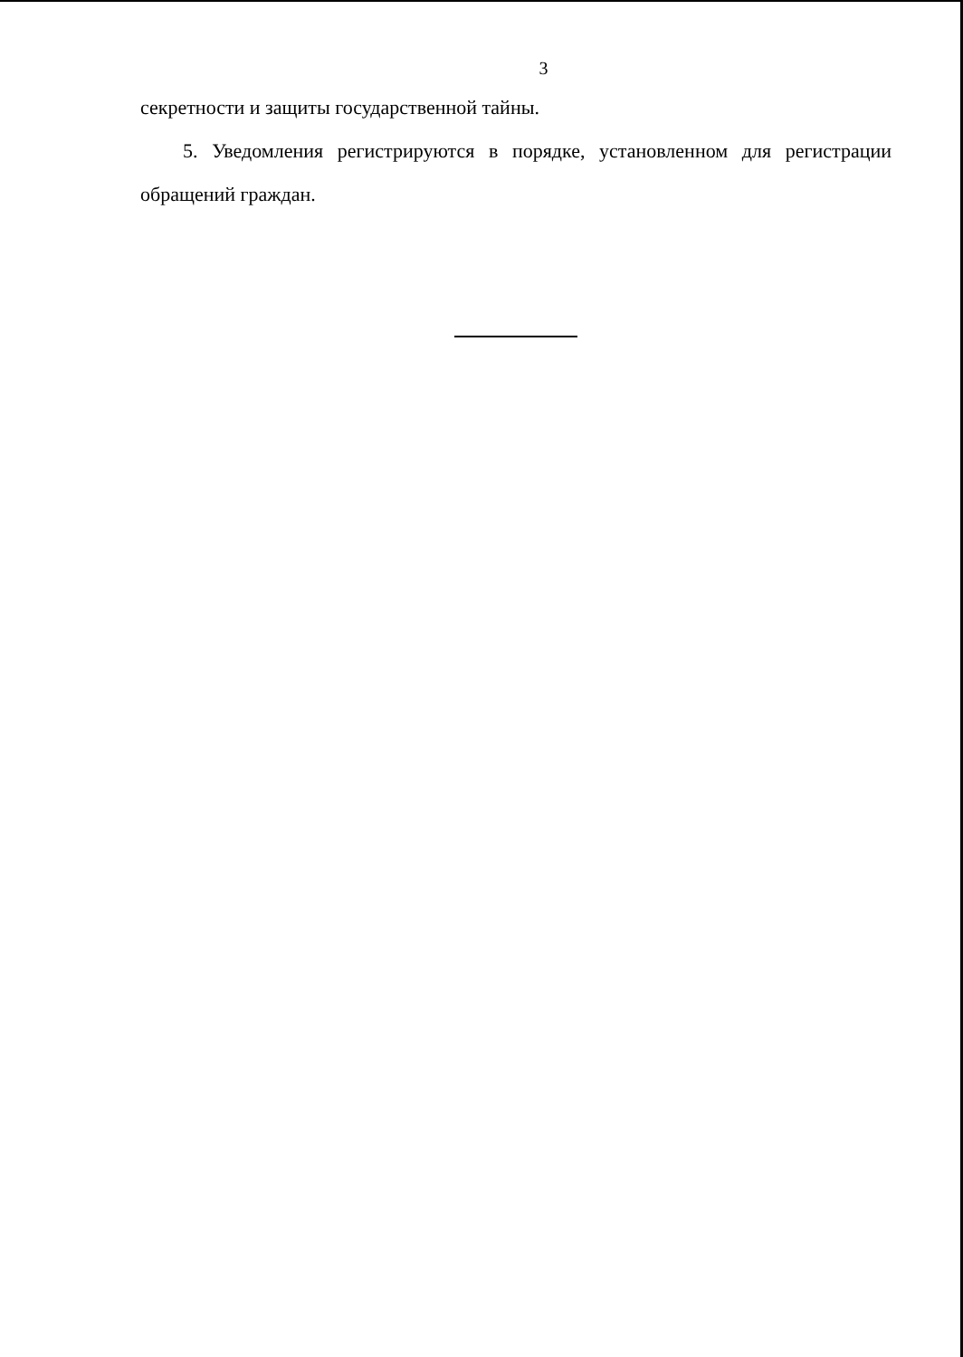3
секретности и защиты государственной тайны.
5. Уведомления регистрируются в порядке, установленном для регистрации обращений граждан.